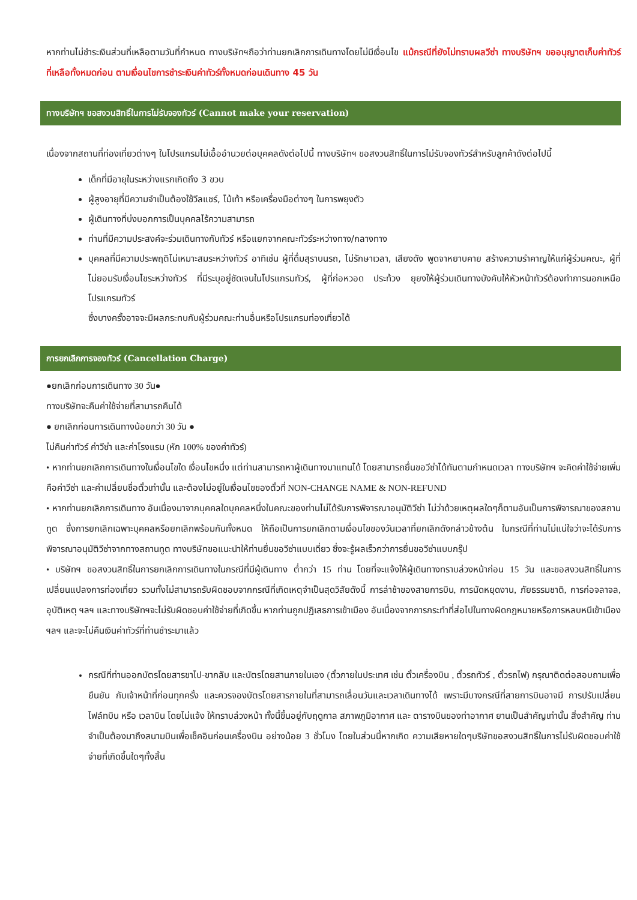หากท่านไม่ชำระเงินส่วนที่เหลือตามวันที่กำหนด ทางบริษัทฯถือว่าท่านยกเลิกการเดินทางโดยไม่มีเงื่อนไข แม้กรณีที่ยังไม่ทราบผลวีซ่า ทางบริษัทฯ ขออนุญาตเก็บค่าทัวร์ที่เหลือทั้งหมดก่อน ตามเงื่อนไขการชำระเงินค่าทัวร์ทั้งหมดก่อนเดินทาง 45 วัน
ทางบริษัทฯ ขอสงวนสิทธิ์ในการไม่รับจองทัวร์ (Cannot make your reservation)
เนื่องจากสถานที่ท่องเที่ยวต่างๆ ในโปรแกรมไม่เอื้ออำนวยต่อบุคคลดังต่อไปนี้ ทางบริษัทฯ ขอสงวนสิทธิ์ในการไม่รับจองทัวร์สำหรับลูกค้าดังต่อไปนี้
เด็กที่มีอายุในระหว่างแรกเกิดถึง 3 ขวบ
ผู้สูงอายุที่มีความจำเป็นต้องใช้วีลแชร์, ไม้เท้า หรือเครื่องมือต่างๆ ในการพยุงตัว
ผู้เดินทางที่บ่งบอกการเป็นบุคคลไร้ความสามารถ
ท่านที่มีความประสงค์จะร่วมเดินทางกับทัวร์ หรือแยกจากคณะทัวร์ระหว่างทาง/กลางทาง
บุคคลที่มีความประพฤติไม่เหมาะสมระหว่างทัวร์ อาทิเช่น ผู้ที่ดื่มสุราบนรถ, ไม่รักษาเวลา, เสียงดัง พูดจาหยาบคาย สร้างความรำคาญให้แก่ผู้ร่วมคณะ, ผู้ที่ไม่ยอมรับเงื่อนไขระหว่างทัวร์ ที่มีระบุอยู่ชัดเจนในโปรแกรมทัวร์, ผู้ที่ก่อหวอด ประท้วง ยุยงให้ผู้ร่วมเดินทางบังคับให้หัวหน้าทัวร์ต้องทำการนอกเหนือโปรแกรมทัวร์
ซึ่งบางครั้งอาจจะมีผลกระทบกับผู้ร่วมคณะท่านอื่นหรือโปรแกรมท่องเที่ยวได้
การยกเลิกการจองทัวร์ (Cancellation Charge)
●ยกเลิกก่อนการเดินทาง 30 วัน●
ทางบริษัทจะคืนค่าใช้จ่ายที่สามารถคืนได้
● ยกเลิกก่อนการเดินทางน้อยกว่า 30 วัน ●
ไม่คืนค่าทัวร์ ค่าวีซ่า และค่าโรงแรม (หัก 100% ของค่าทัวร์)
• หากท่านยกเลิกการเดินทางในเงื่อนไขใด เงื่อนไขหนึ่ง แต่ท่านสามารถหาผู้เดินทางมาแทนได้ โดยสามารถยื่นขอวีซ่าได้ทันตามกำหนดเวลา ทางบริษัทฯ จะคิดค่าใช้จ่ายเพิ่มคือค่าวีซ่า และค่าเปลี่ยนชื่อตั๋วเท่านั้น และต้องไม่อยู่ในเงื่อนไขของตั๋วที่ NON-CHANGE NAME & NON-REFUND
• หากท่านยกเลิกการเดินทาง อันเนื่องมาจากบุคคลใดบุคคลหนึ่งในคณะของท่านไม่ได้รับการพิจารณาอนุมัติวีซ่า ไม่ว่าด้วยเหตุผลใดๆก็ตามอันเป็นการพิจารณาของสถานทูต ซึ่งการยกเลิกเฉพาะบุคคลหรือยกเลิกพร้อมกันทั้งหมด ให้ถือเป็นการยกเลิกตามเงื่อนไขของวันเวลาที่ยกเลิกดังกล่าวข้างต้น ในกรณีที่ท่านไม่แน่ใจว่าจะได้รับการพิจารณาอนุมัติวีซ่าจากทางสถานทูต ทางบริษัทขอแนะนำให้ท่านยื่นขอวีซ่าแบบเดี่ยว ซึ่งจะรู้ผลเร็วกว่าการยื่นขอวีซ่าแบบกรุ๊ป
• บริษัทฯ ขอสงวนสิทธิ์ในการยกเลิกการเดินทางในกรณีที่มีผู้เดินทาง ต่ำกว่า 15 ท่าน โดยที่จะแจ้งให้ผู้เดินทางทราบล่วงหน้าก่อน 15 วัน และขอสงวนสิทธิ์ในการเปลี่ยนแปลงการท่องเที่ยว รวมทั้งไม่สามารถรับผิดชอบจากกรณีที่เกิดเหตุจำเป็นสุดวิสัยดังนี้ การล่าช้าของสายการบิน, การนัดหยุดงาน, ภัยธรรมชาติ, การก่อจลาจล, อุบัติเหตุ ฯลฯ และทางบริษัทฯจะไม่รับผิดชอบค่าใช้จ่ายที่เกิดขึ้น หากท่านถูกปฏิเสธการเข้าเมือง อันเนื่องจากการกระทำที่ส่อไปในทางผิดกฎหมายหรือการหลบหนีเข้าเมือง ฯลฯ และจะไม่คืนเงินค่าทัวร์ที่ท่านชำระมาแล้ว
กรณีที่ท่านออกบัตรโดยสารขาไป-ขากลับ และบัตรโดยสานภายในเอง (ตั๋วภายในประเทศ เช่น ตั๋วเครื่องบิน , ตั๋วรถทัวร์ , ตั๋วรถไฟ) กรุณาติดต่อสอบถามเพื่อยืนยัน กับเจ้าหน้าที่ก่อนทุกครั้ง และควรจองบัตรโดยสารภายในที่สามารถเลื่อนวันและเวลาเดินทางได้ เพราะมีบางกรณีที่สายการบินอาจมี การปรับเปลี่ยนไฟล์ทบิน หรือ เวลาบิน โดยไม่แจ้ง ให้ทราบล่วงหน้า ทั้งนี้ขึ้นอยู่กับฤดูกาล สภาพภูมิอากาศ และ ตารางบินของท่าอากาศ ยานเป็นสำคัญเท่านั้น สิ่งสำคัญ ท่านจำเป็นต้องมาถึงสนามบินเพื่อเช็คอินก่อนเครื่องบิน อย่างน้อย 3 ชั่วโมง โดยในส่วนนี้หากเกิด ความเสียหายใดๆบริษัทขอสงวนสิทธิ์ในการไม่รับผิดชอบค่าใช้จ่ายที่เกิดขึ้นใดๆทั้งสิ้น